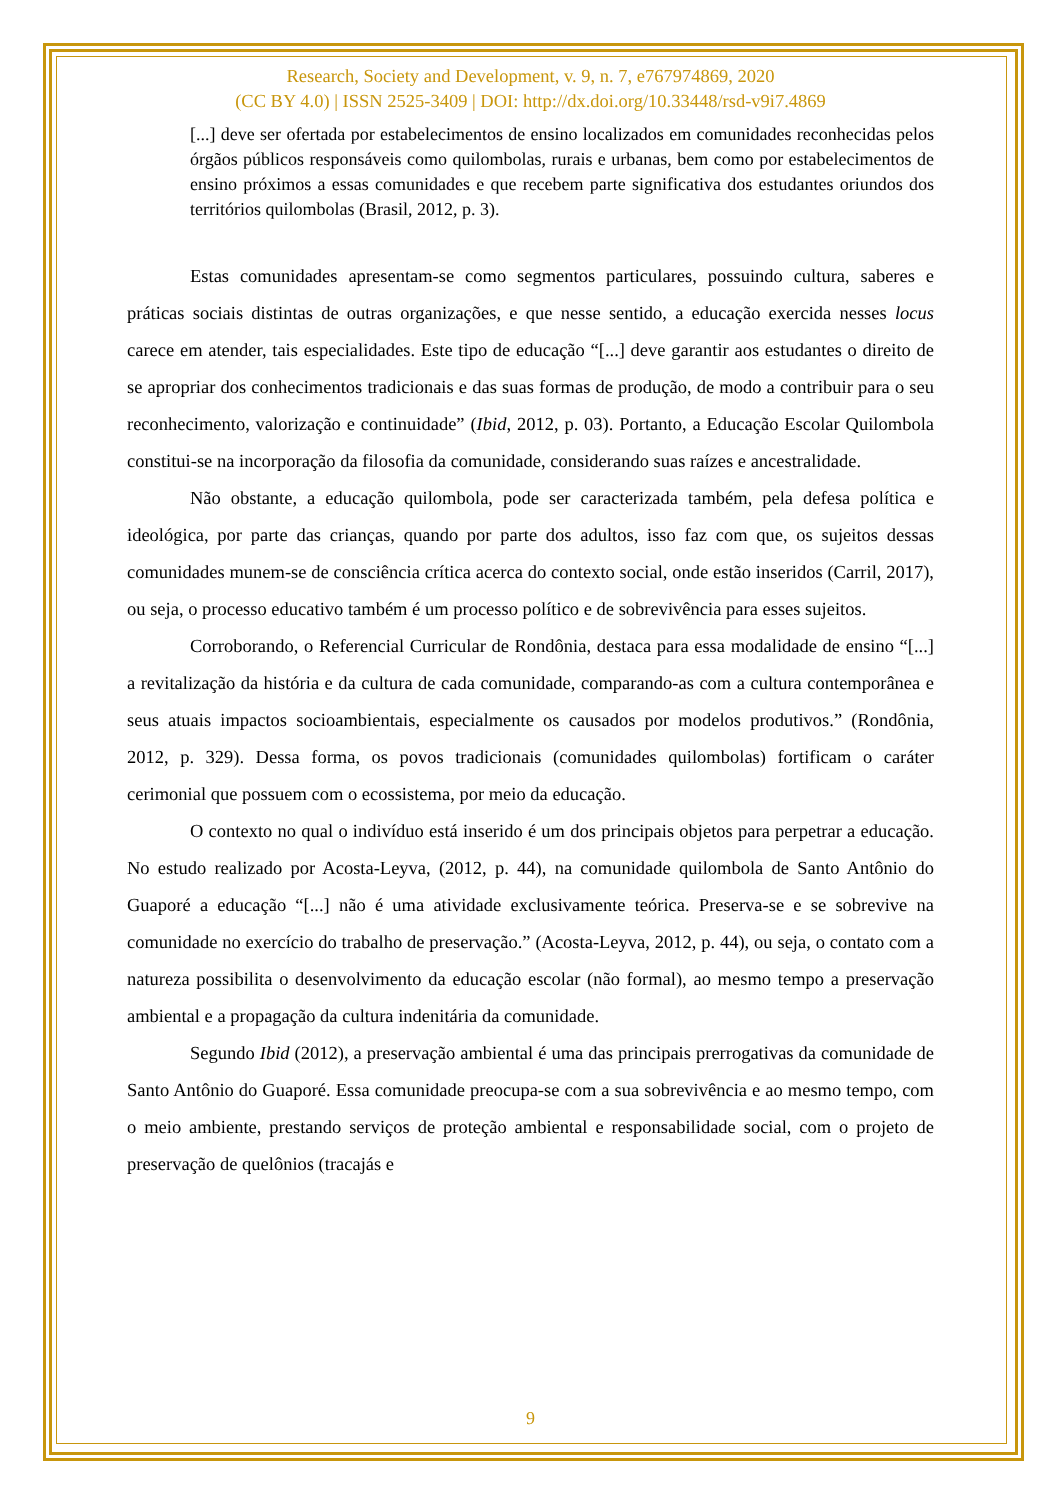Research, Society and Development, v. 9, n. 7, e767974869, 2020
(CC BY 4.0) | ISSN 2525-3409 | DOI: http://dx.doi.org/10.33448/rsd-v9i7.4869
[...] deve ser ofertada por estabelecimentos de ensino localizados em comunidades reconhecidas pelos órgãos públicos responsáveis como quilombolas, rurais e urbanas, bem como por estabelecimentos de ensino próximos a essas comunidades e que recebem parte significativa dos estudantes oriundos dos territórios quilombolas (Brasil, 2012, p. 3).
Estas comunidades apresentam-se como segmentos particulares, possuindo cultura, saberes e práticas sociais distintas de outras organizações, e que nesse sentido, a educação exercida nesses locus carece em atender, tais especialidades. Este tipo de educação “[...] deve garantir aos estudantes o direito de se apropriar dos conhecimentos tradicionais e das suas formas de produção, de modo a contribuir para o seu reconhecimento, valorização e continuidade” (Ibid, 2012, p. 03). Portanto, a Educação Escolar Quilombola constitui-se na incorporação da filosofia da comunidade, considerando suas raízes e ancestralidade.
Não obstante, a educação quilombola, pode ser caracterizada também, pela defesa política e ideológica, por parte das crianças, quando por parte dos adultos, isso faz com que, os sujeitos dessas comunidades munem-se de consciência crítica acerca do contexto social, onde estão inseridos (Carril, 2017), ou seja, o processo educativo também é um processo político e de sobrevivência para esses sujeitos.
Corroborando, o Referencial Curricular de Rondônia, destaca para essa modalidade de ensino “[...] a revitalização da história e da cultura de cada comunidade, comparando-as com a cultura contemporânea e seus atuais impactos socioambientais, especialmente os causados por modelos produtivos.” (Rondônia, 2012, p. 329). Dessa forma, os povos tradicionais (comunidades quilombolas) fortificam o caráter cerimonial que possuem com o ecossistema, por meio da educação.
O contexto no qual o indivíduo está inserido é um dos principais objetos para perpetrar a educação. No estudo realizado por Acosta-Leyva, (2012, p. 44), na comunidade quilombola de Santo Antônio do Guaporé a educação “[...] não é uma atividade exclusivamente teórica. Preserva-se e se sobrevive na comunidade no exercício do trabalho de preservação.” (Acosta-Leyva, 2012, p. 44), ou seja, o contato com a natureza possibilita o desenvolvimento da educação escolar (não formal), ao mesmo tempo a preservação ambiental e a propagação da cultura indenitária da comunidade.
Segundo Ibid (2012), a preservação ambiental é uma das principais prerrogativas da comunidade de Santo Antônio do Guaporé. Essa comunidade preocupa-se com a sua sobrevivência e ao mesmo tempo, com o meio ambiente, prestando serviços de proteção ambiental e responsabilidade social, com o projeto de preservação de quelônios (tracajás e
9